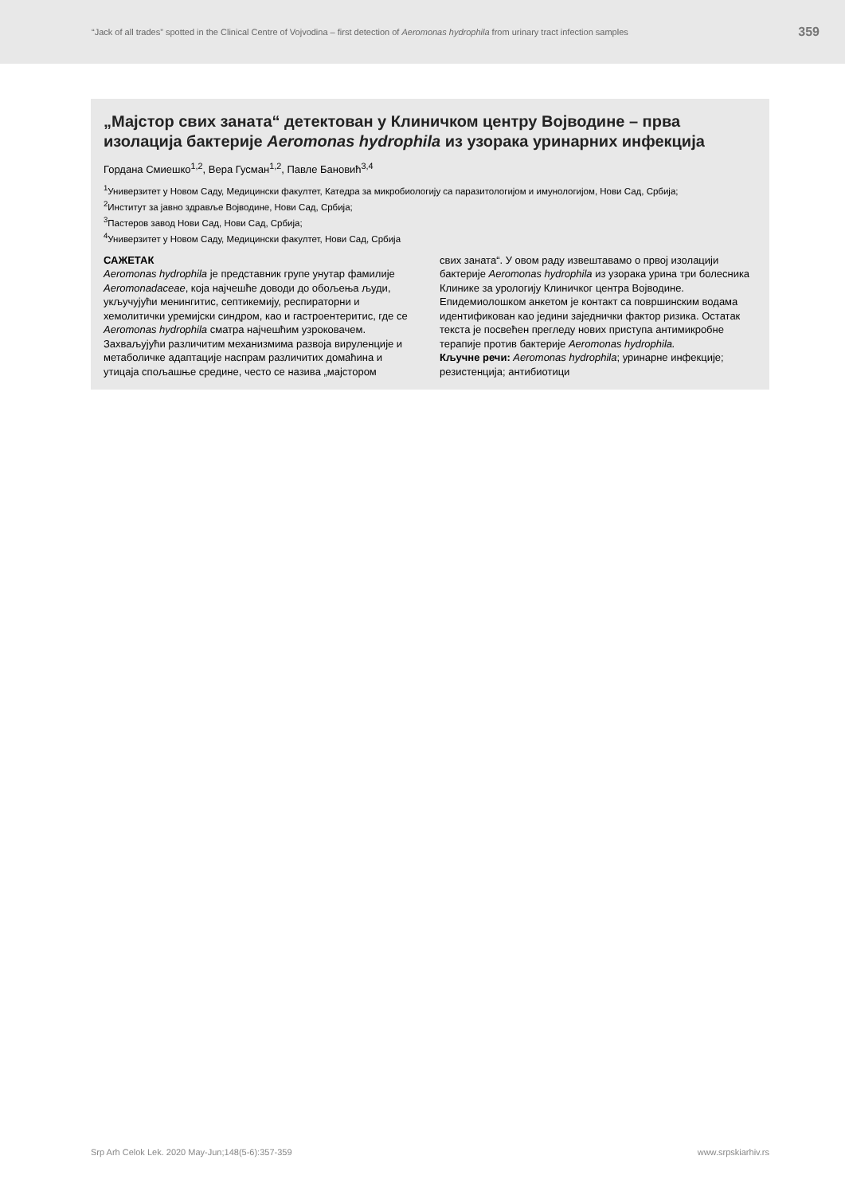“Jack of all trades” spotted in the Clinical Centre of Vojvodina – first detection of Aeromonas hydrophila from urinary tract infection samples 359
„Мајстор свих заната“ детектован у Клиничком центру Војводине – прва изолација бактерије Aeromonas hydrophila из узорака уринарних инфекција
Гордана Смиешко<sup>1,2</sup>, Вера Гусман<sup>1,2</sup>, Павле Бановић<sup>3,4</sup>
<sup>1</sup> Универзитет у Новом Саду, Медицински факултет, Катедра за микробиологију са паразитологијом и имунологијом, Нови Сад, Србија;
<sup>2</sup> Институт за јавно здравље Војводине, Нови Сад, Србија;
<sup>3</sup> Пастеров завод Нови Сад, Нови Сад, Србија;
<sup>4</sup> Универзитет у Новом Саду, Медицински факултет, Нови Сад, Србија
САЖЕТАК
Aeromonas hydrophila је представник групе унутар фамилије Aeromonadaceae, која најчешће доводи до обољења људи, укључујући менингитис, септикемију, респираторни и хемолитички уремијски синдром, као и гастроентеритис, где се Aeromonas hydrophila сматра најчешћим узроковачем. Захваљујући различитим механизмима развоја вируленције и метаболичке адаптације наспрам различитих домаћина и утицаја спољашње средине, често се назива „мајстором
свих заната“. У овом раду извештавамо о првој изолацији бактерије Aeromonas hydrophila из узорака урина три болесника Клинике за урологију Клиничког центра Војводине. Епидемиолошком анкетом је контакт са површинским водама идентификован као једини заједнички фактор ризика. Остатак текста је посвећен прегледу нових приступа антимикробне терапије против бактерије Aeromonas hydrophila.
Кључне речи: Aeromonas hydrophila; уринарне инфекције; резистенција; антибиотици
Srp Arh Celok Lek. 2020 May-Jun;148(5-6):357-359 www.srpskiarhiv.rs